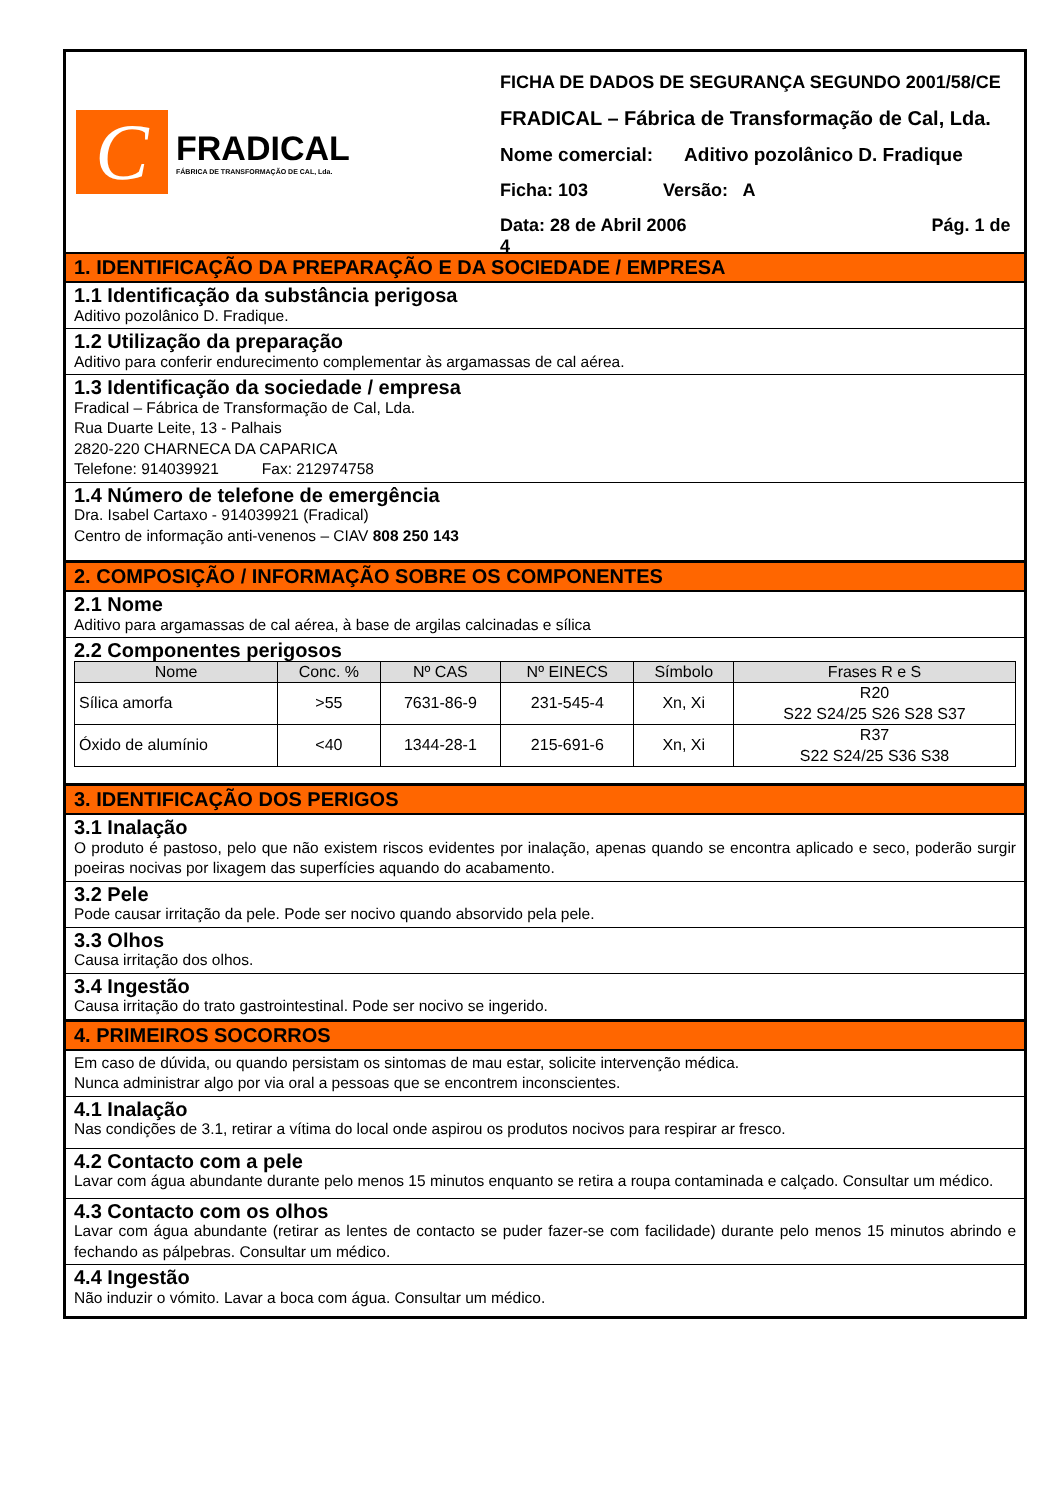C
FRADICAL
FÁBRICA DE TRANSFORMAÇÃO DE CAL, Lda.
FICHA DE DADOS DE SEGURANÇA SEGUNDO 2001/58/CE
FRADICAL – Fábrica de Transformação de Cal, Lda.
Nome comercial: Aditivo pozolânico D. Fradique
Ficha: 103 Versão: A
Data: 28 de Abril 2006 Pág. 1 de 4
1. IDENTIFICAÇÃO DA PREPARAÇÃO E DA SOCIEDADE / EMPRESA
1.1 Identificação da substância perigosa
Aditivo pozolânico D. Fradique.
1.2 Utilização da preparação
Aditivo para conferir endurecimento complementar às argamassas de cal aérea.
1.3 Identificação da sociedade / empresa
Fradical – Fábrica de Transformação de Cal, Lda.
Rua Duarte Leite, 13 - Palhais
2820-220 CHARNECA DA CAPARICA
Telefone: 914039921 Fax: 212974758
1.4 Número de telefone de emergência
Dra. Isabel Cartaxo - 914039921 (Fradical)
Centro de informação anti-venenos – CIAV 808 250 143
2. COMPOSIÇÃO / INFORMAÇÃO SOBRE OS COMPONENTES
2.1 Nome
Aditivo para argamassas de cal aérea, à base de argilas calcinadas e sílica
2.2 Componentes perigosos
| Nome | Conc. % | Nº CAS | Nº EINECS | Símbolo | Frases R e S |
| --- | --- | --- | --- | --- | --- |
| Sílica amorfa | >55 | 7631-86-9 | 231-545-4 | Xn, Xi | R20 S22 S24/25 S26 S28 S37 |
| Óxido de alumínio | <40 | 1344-28-1 | 215-691-6 | Xn, Xi | R37 S22 S24/25 S36 S38 |
3. IDENTIFICAÇÃO DOS PERIGOS
3.1 Inalação
O produto é pastoso, pelo que não existem riscos evidentes por inalação, apenas quando se encontra aplicado e seco, poderão surgir poeiras nocivas por lixagem das superfícies aquando do acabamento.
3.2 Pele
Pode causar irritação da pele. Pode ser nocivo quando absorvido pela pele.
3.3 Olhos
Causa irritação dos olhos.
3.4 Ingestão
Causa irritação do trato gastrointestinal. Pode ser nocivo se ingerido.
4. PRIMEIROS SOCORROS
Em caso de dúvida, ou quando persistam os sintomas de mau estar, solicite intervenção médica.
Nunca administrar algo por via oral a pessoas que se encontrem inconscientes.
4.1 Inalação
Nas condições de 3.1, retirar a vítima do local onde aspirou os produtos nocivos para respirar ar fresco.
4.2 Contacto com a pele
Lavar com água abundante durante pelo menos 15 minutos enquanto se retira a roupa contaminada e calçado. Consultar um médico.
4.3 Contacto com os olhos
Lavar com água abundante (retirar as lentes de contacto se puder fazer-se com facilidade) durante pelo menos 15 minutos abrindo e fechando as pálpebras. Consultar um médico.
4.4 Ingestão
Não induzir o vómito. Lavar a boca com água. Consultar um médico.